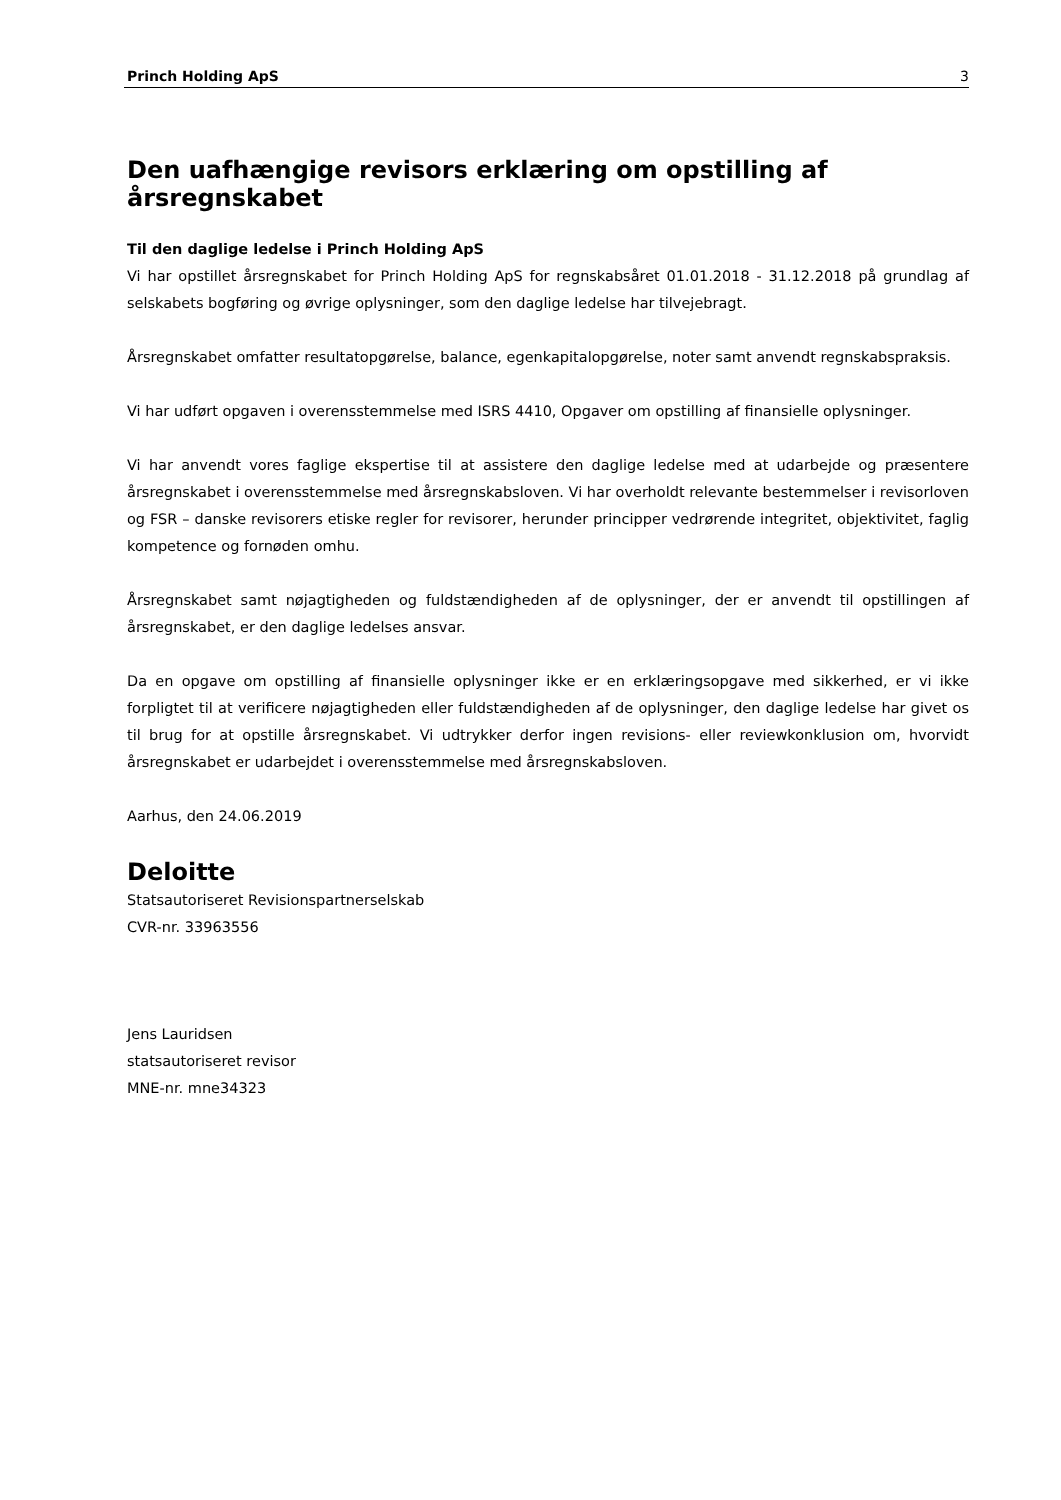Princh Holding ApS 3
Den uafhængige revisors erklæring om opstilling af årsregnskabet
Til den daglige ledelse i Princh Holding ApS
Vi har opstillet årsregnskabet for Princh Holding ApS for regnskabsåret 01.01.2018 - 31.12.2018 på grundlag af selskabets bogføring og øvrige oplysninger, som den daglige ledelse har tilvejebragt.
Årsregnskabet omfatter resultatopgørelse, balance, egenkapitalopgørelse, noter samt anvendt regnskabspraksis.
Vi har udført opgaven i overensstemmelse med ISRS 4410, Opgaver om opstilling af finansielle oplysninger.
Vi har anvendt vores faglige ekspertise til at assistere den daglige ledelse med at udarbejde og præsentere årsregnskabet i overensstemmelse med årsregnskabsloven. Vi har overholdt relevante bestemmelser i revisorloven og FSR – danske revisorers etiske regler for revisorer, herunder principper vedrørende integritet, objektivitet, faglig kompetence og fornøden omhu.
Årsregnskabet samt nøjagtigheden og fuldstændigheden af de oplysninger, der er anvendt til opstillingen af årsregnskabet, er den daglige ledelses ansvar.
Da en opgave om opstilling af finansielle oplysninger ikke er en erklæringsopgave med sikkerhed, er vi ikke forpligtet til at verificere nøjagtigheden eller fuldstændigheden af de oplysninger, den daglige ledelse har givet os til brug for at opstille årsregnskabet. Vi udtrykker derfor ingen revisions- eller reviewkonklusion om, hvorvidt årsregnskabet er udarbejdet i overensstemmelse med årsregnskabsloven.
Aarhus, den 24.06.2019
Deloitte
Statsautoriseret Revisionspartnerselskab
CVR-nr. 33963556
Jens Lauridsen
statsautoriseret revisor
MNE-nr. mne34323